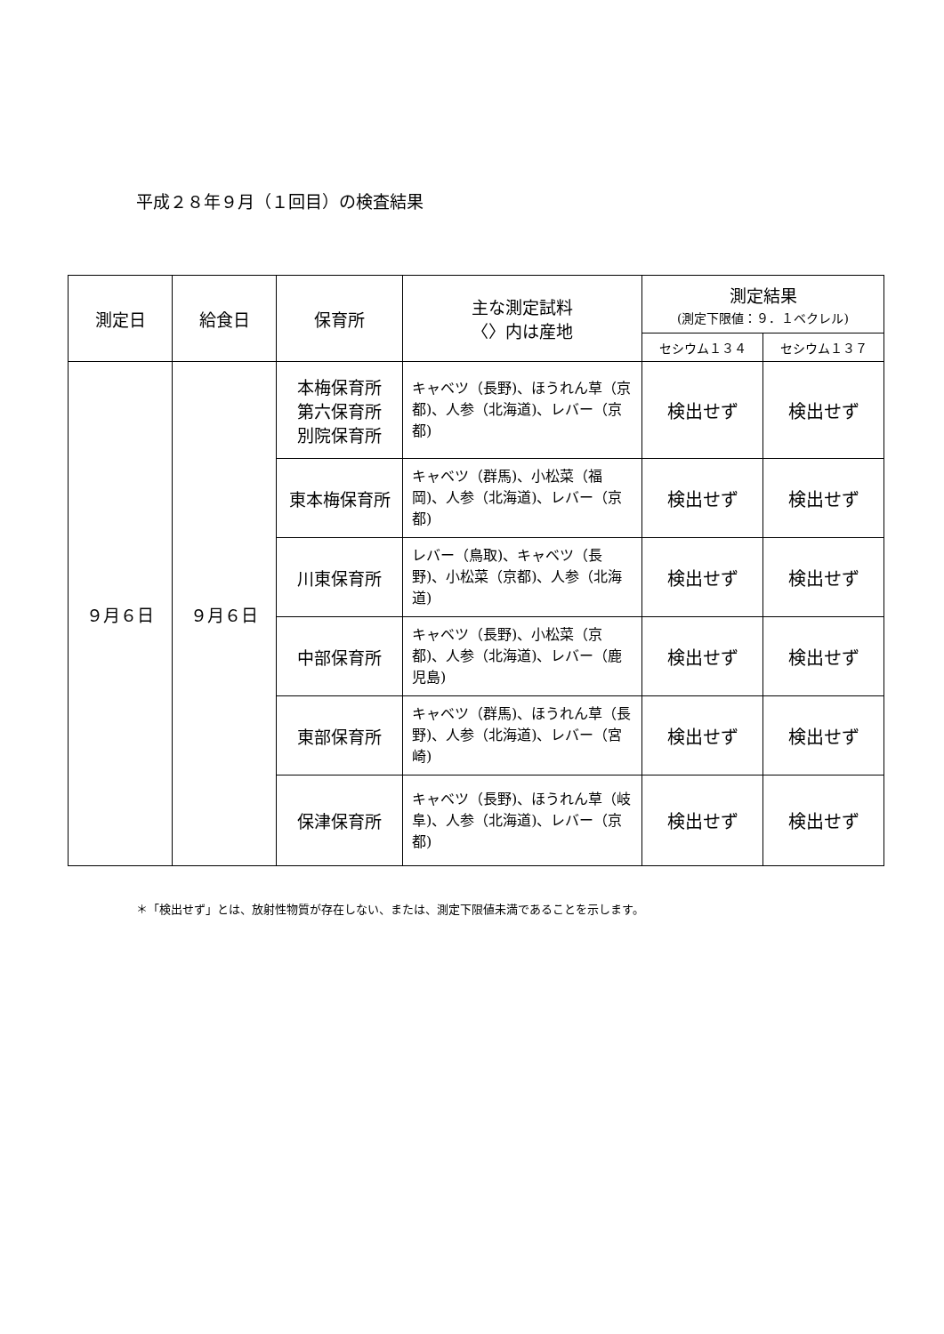平成２８年９月（１回目）の検査結果
| 測定日 | 給食日 | 保育所 | 主な測定試料 〈〉内は産地 | 測定結果 (測定下限値：９．１ベクレル) | |
| --- | --- | --- | --- | --- | --- |
| | | | | セシウム１３４ | セシウム１３７ |
| ９月６日 | ９月６日 | 本梅保育所 第六保育所 別院保育所 | キャベツ（長野)、ほうれん草（京都)、人参（北海道)、レバー（京都) | 検出せず | 検出せず |
| | | 東本梅保育所 | キャベツ（群馬)、小松菜（福岡)、人参（北海道)、レバー（京都) | 検出せず | 検出せず |
| | | 川東保育所 | レバー（鳥取)、キャベツ（長野)、小松菜（京都)、人参（北海道) | 検出せず | 検出せず |
| | | 中部保育所 | キャベツ（長野)、小松菜（京都)、人参（北海道)、レバー（鹿児島) | 検出せず | 検出せず |
| | | 東部保育所 | キャベツ（群馬)、ほうれん草（長野)、人参（北海道)、レバー（宮崎) | 検出せず | 検出せず |
| | | 保津保育所 | キャベツ（長野)、ほうれん草（岐阜)、人参（北海道)、レバー（京都) | 検出せず | 検出せず |
＊「検出せず」とは、放射性物質が存在しない、または、測定下限値未満であることを示します。